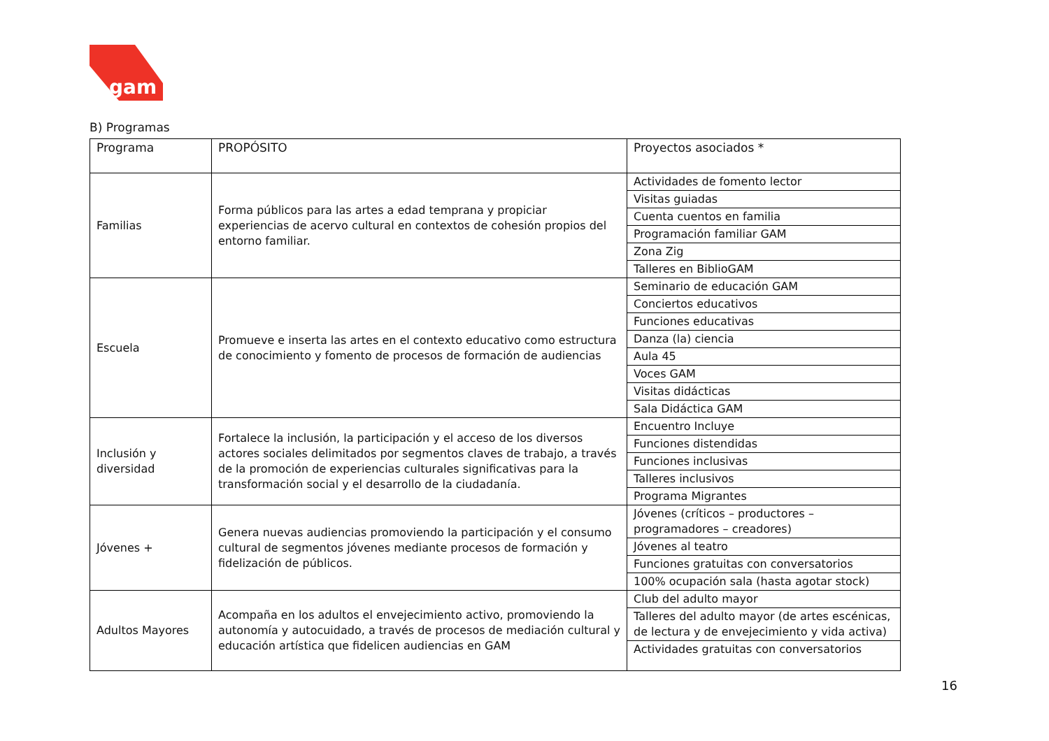gam
B) Programas
| Programa | PROPÓSITO | Proyectos asociados * |
| Familias | Forma públicos para las artes a edad temprana y propiciar experiencias de acervo cultural en contextos de cohesión propios del entorno familiar. | Actividades de fomento lector |
| | | Visitas guiadas |
| | | Cuenta cuentos en familia |
| | | Programación familiar GAM |
| | | Zona Zig |
| | | Talleres en BiblioGAM |
| Escuela | Promueve e inserta las artes en el contexto educativo como estructura de conocimiento y fomento de procesos de formación de audiencias | Seminario de educación GAM |
| | | Conciertos educativos |
| | | Funciones educativas |
| | | Danza (la) ciencia |
| | | Aula 45 |
| | | Voces GAM |
| | | Visitas didácticas |
| | | Sala Didáctica GAM |
| Inclusión y diversidad | Fortalece la inclusión, la participación y el acceso de los diversos actores sociales delimitados por segmentos claves de trabajo, a través de la promoción de experiencias culturales significativas para la transformación social y el desarrollo de la ciudadanía. | Encuentro Incluye |
| | | Funciones distendidas |
| | | Funciones inclusivas |
| | | Talleres inclusivos |
| | | Programa Migrantes |
| Jóvenes + | Genera nuevas audiencias promoviendo la participación y el consumo cultural de segmentos jóvenes mediante procesos de formación y fidelización de públicos. | Jóvenes (críticos – productores – programadores – creadores) |
| | | Jóvenes al teatro |
| | | Funciones gratuitas con conversatorios |
| | | 100% ocupación sala (hasta agotar stock) |
| Adultos Mayores | Acompaña en los adultos el envejecimiento activo, promoviendo la autonomía y autocuidado, a través de procesos de mediación cultural y educación artística que fidelicen audiencias en GAM | Club del adulto mayor |
| | | Talleres del adulto mayor (de artes escénicas, de lectura y de envejecimiento y vida activa) |
| | | Actividades gratuitas con conversatorios |
16